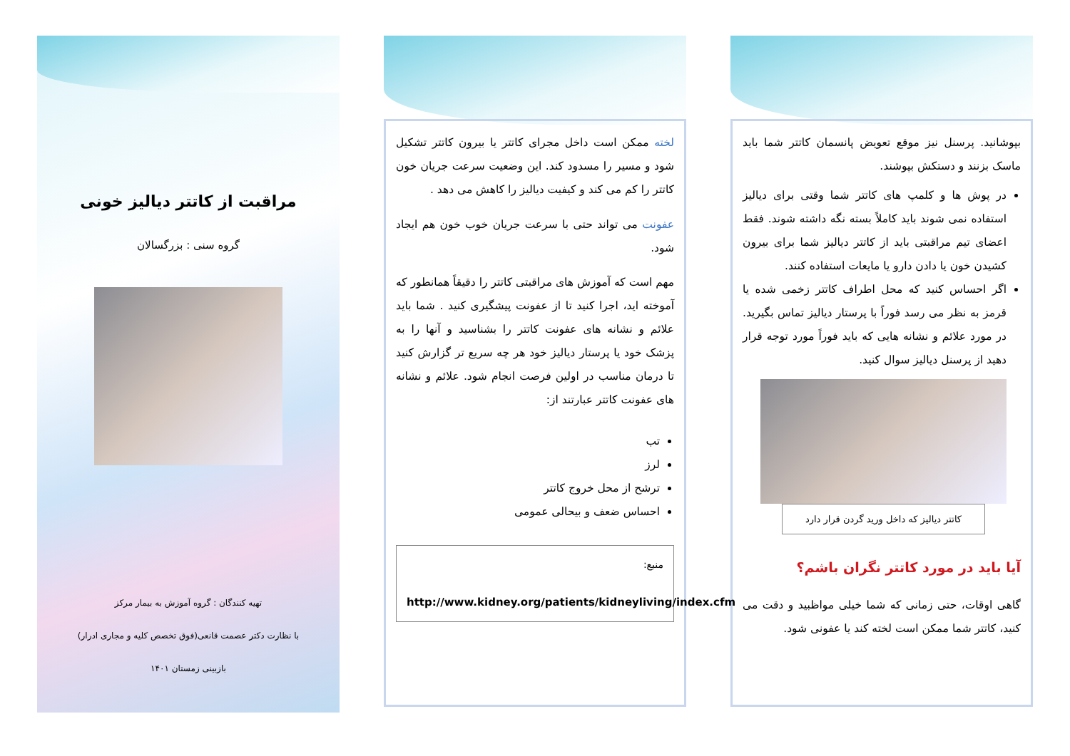بپوشانید. پرسنل نیز موقع تعویض پانسمان کاتتر شما باید ماسک بزنند و دستکش بپوشند.
در پوش ها و کلمپ های کاتتر شما وقتی برای دیالیز استفاده نمی شوند باید کاملاً بسته نگه داشته شوند. فقط اعضای تیم مراقبتی باید از کاتتر دیالیز شما برای بیرون کشیدن خون یا دادن دارو یا مایعات استفاده کنند.
اگر احساس کنید که محل اطراف کاتتر زخمی شده یا قرمز به نظر می رسد فوراً با پرستار دیالیز تماس بگیرید. در مورد علائم و نشانه هایی که باید فوراً مورد توجه قرار دهید از پرسنل دیالیز سوال کنید.
کاتتر دیالیز که داخل ورید گردن قرار دارد
آیا باید در مورد کاتتر نگران باشم؟
گاهی اوقات، حتی زمانی که شما خیلی مواظبید و دقت می کنید، کاتتر شما ممکن است لخته کند یا عفونی شود.
لخته ممکن است داخل مجرای کاتتر یا بیرون کاتتر تشکیل شود و مسیر را مسدود کند. این وضعیت سرعت جریان خون کاتتر را کم می کند و کیفیت دیالیز را کاهش می دهد .
عفونت می تواند حتی با سرعت جریان خوب خون هم ایجاد شود.
مهم است که آموزش های مراقبتی کاتتر را دقیقاً همانطور که آموخته اید، اجرا کنید تا از عفونت پیشگیری کنید . شما باید علائم و نشانه های عفونت کاتتر را بشناسید و آنها را به پزشک خود یا پرستار دیالیز خود هر چه سریع تر گزارش کنید تا درمان مناسب در اولین فرصت انجام شود. علائم و نشانه های عفونت کاتتر عبارتند از:
تب
لرز
ترشح از محل خروج کاتتر
احساس ضعف و بیحالی عمومی
منبع:
http://www.kidney.org/patients/kidneyliving/index.cfm
مراقبت از کاتتر دیالیز خونی
گروه سنی : بزرگسالان
تهیه کنندگان : گروه آموزش به بیمار مرکز
با نظارت دکتر عصمت قانعی(فوق تخصص کلیه و مجاری ادرار)
بازبینی زمستان ۱۴۰۱